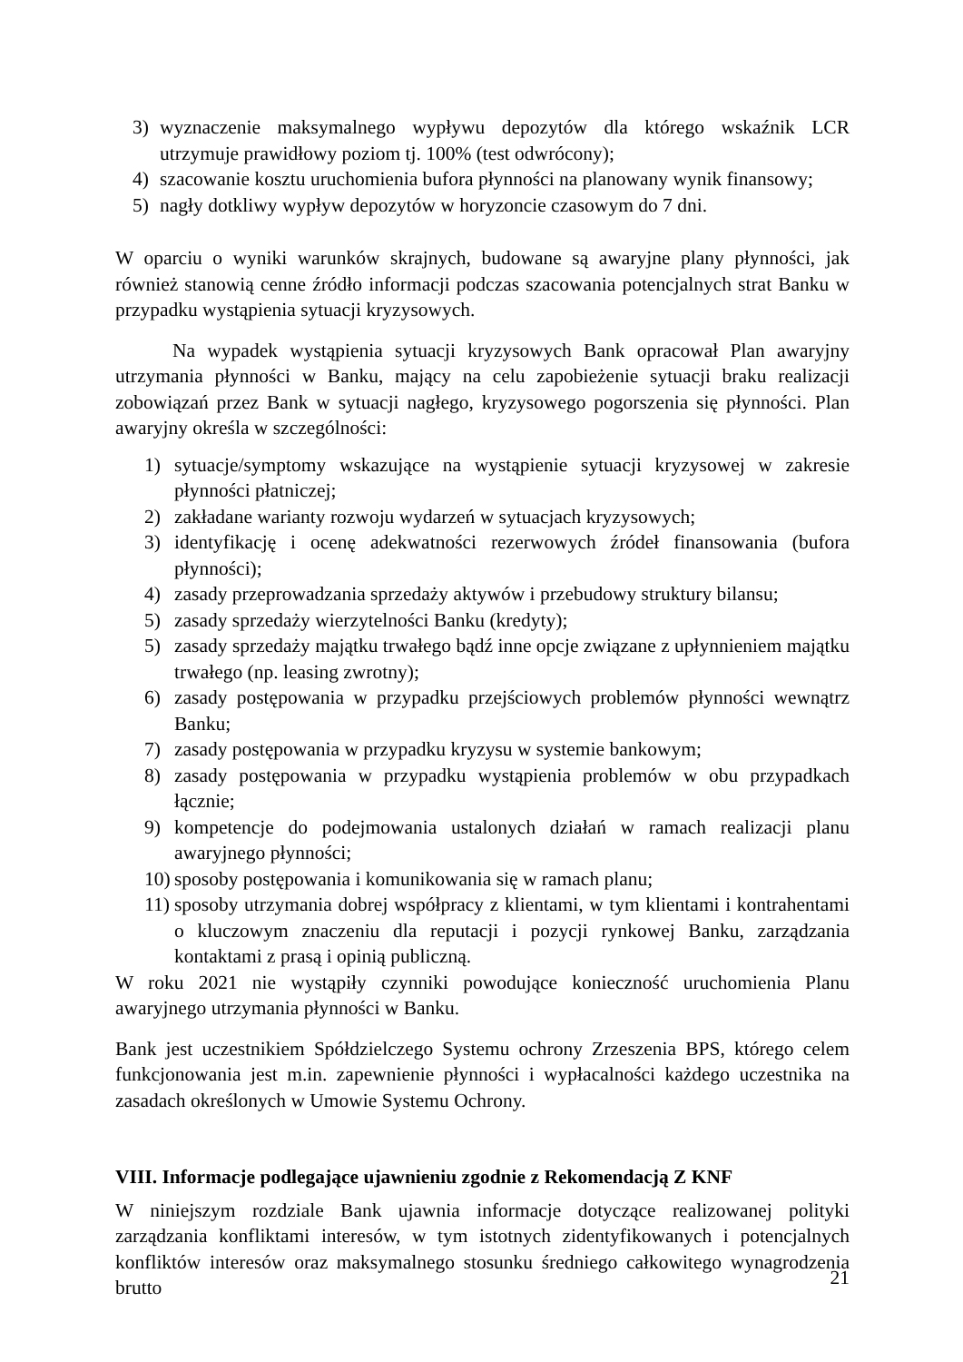3) wyznaczenie maksymalnego wypływu depozytów dla którego wskaźnik LCR utrzymuje prawidłowy poziom tj. 100% (test odwrócony);
4) szacowanie kosztu uruchomienia bufora płynności na planowany wynik finansowy;
5) nagły dotkliwy wypływ depozytów w horyzoncie czasowym do 7 dni.
W oparciu o wyniki warunków skrajnych, budowane są awaryjne plany płynności, jak również stanowią cenne źródło informacji podczas szacowania potencjalnych strat Banku w przypadku wystąpienia sytuacji kryzysowych.
Na wypadek wystąpienia sytuacji kryzysowych Bank opracował Plan awaryjny utrzymania płynności w Banku, mający na celu zapobieżenie sytuacji braku realizacji zobowiązań przez Bank w sytuacji nagłego, kryzysowego pogorszenia się płynności. Plan awaryjny określa w szczególności:
1) sytuacje/symptomy wskazujące na wystąpienie sytuacji kryzysowej w zakresie płynności płatniczej;
2) zakładane warianty rozwoju wydarzeń w sytuacjach kryzysowych;
3) identyfikację i ocenę adekwatności rezerwowych źródeł finansowania (bufora płynności);
4) zasady przeprowadzania sprzedaży aktywów i przebudowy struktury bilansu;
5) zasady sprzedaży wierzytelności Banku (kredyty);
5) zasady sprzedaży majątku trwałego bądź inne opcje związane z upłynnieniem majątku trwałego (np. leasing zwrotny);
6) zasady postępowania w przypadku przejściowych problemów płynności wewnątrz Banku;
7) zasady postępowania w przypadku kryzysu w systemie bankowym;
8) zasady postępowania w przypadku wystąpienia problemów w obu przypadkach łącznie;
9) kompetencje do podejmowania ustalonych działań w ramach realizacji planu awaryjnego płynności;
10) sposoby postępowania i komunikowania się w ramach planu;
11) sposoby utrzymania dobrej współpracy z klientami, w tym klientami i kontrahentami o kluczowym znaczeniu dla reputacji i pozycji rynkowej Banku, zarządzania kontaktami z prasą i opinią publiczną.
W roku 2021 nie wystąpiły czynniki powodujące konieczność uruchomienia Planu awaryjnego utrzymania płynności w Banku.
Bank jest uczestnikiem Spółdzielczego Systemu ochrony Zrzeszenia BPS, którego celem funkcjonowania jest m.in. zapewnienie płynności i wypłacalności każdego uczestnika na zasadach określonych w Umowie Systemu Ochrony.
VIII. Informacje podlegające ujawnieniu zgodnie z Rekomendacją Z KNF
W niniejszym rozdziale Bank ujawnia informacje dotyczące realizowanej polityki zarządzania konfliktami interesów, w tym istotnych zidentyfikowanych i potencjalnych konfliktów interesów oraz maksymalnego stosunku średniego całkowitego wynagrodzenia brutto
21